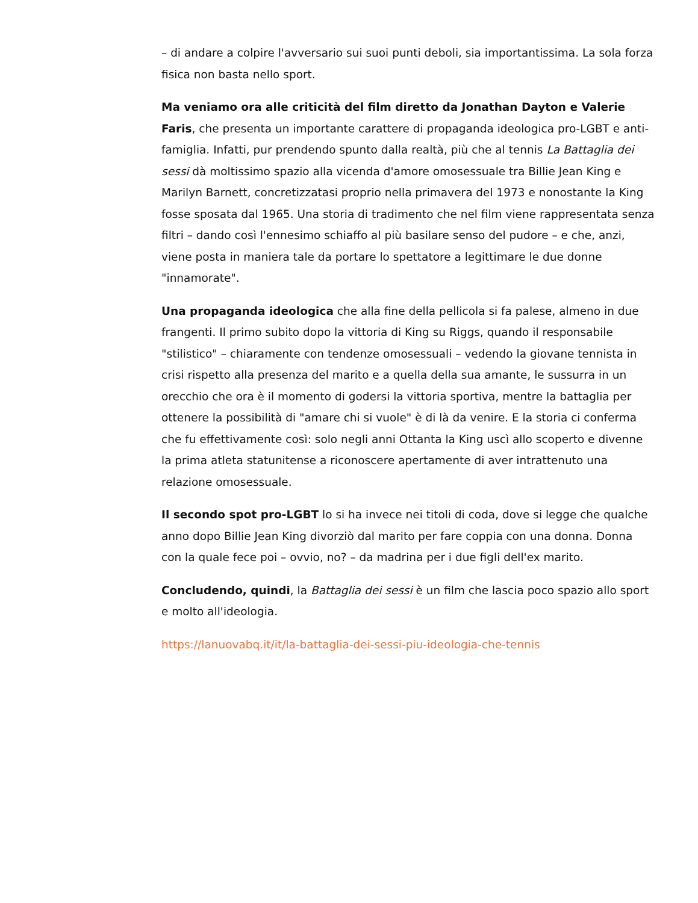– di andare a colpire l'avversario sui suoi punti deboli, sia importantissima. La sola forza fisica non basta nello sport.
Ma veniamo ora alle criticità del film diretto da Jonathan Dayton e Valerie Faris, che presenta un importante carattere di propaganda ideologica pro-LGBT e anti-famiglia. Infatti, pur prendendo spunto dalla realtà, più che al tennis La Battaglia dei sessi dà moltissimo spazio alla vicenda d'amore omosessuale tra Billie Jean King e Marilyn Barnett, concretizzatasi proprio nella primavera del 1973 e nonostante la King fosse sposata dal 1965. Una storia di tradimento che nel film viene rappresentata senza filtri – dando così l'ennesimo schiaffo al più basilare senso del pudore – e che, anzi, viene posta in maniera tale da portare lo spettatore a legittimare le due donne "innamorate".
Una propaganda ideologica che alla fine della pellicola si fa palese, almeno in due frangenti. Il primo subito dopo la vittoria di King su Riggs, quando il responsabile "stilistico" – chiaramente con tendenze omosessuali – vedendo la giovane tennista in crisi rispetto alla presenza del marito e a quella della sua amante, le sussurra in un orecchio che ora è il momento di godersi la vittoria sportiva, mentre la battaglia per ottenere la possibilità di "amare chi si vuole" è di là da venire. E la storia ci conferma che fu effettivamente così: solo negli anni Ottanta la King uscì allo scoperto e divenne la prima atleta statunitense a riconoscere apertamente di aver intrattenuto una relazione omosessuale.
Il secondo spot pro-LGBT lo si ha invece nei titoli di coda, dove si legge che qualche anno dopo Billie Jean King divorziò dal marito per fare coppia con una donna. Donna con la quale fece poi – ovvio, no? – da madrina per i due figli dell'ex marito.
Concludendo, quindi, la Battaglia dei sessi è un film che lascia poco spazio allo sport e molto all'ideologia.
https://lanuovabq.it/it/la-battaglia-dei-sessi-piu-ideologia-che-tennis